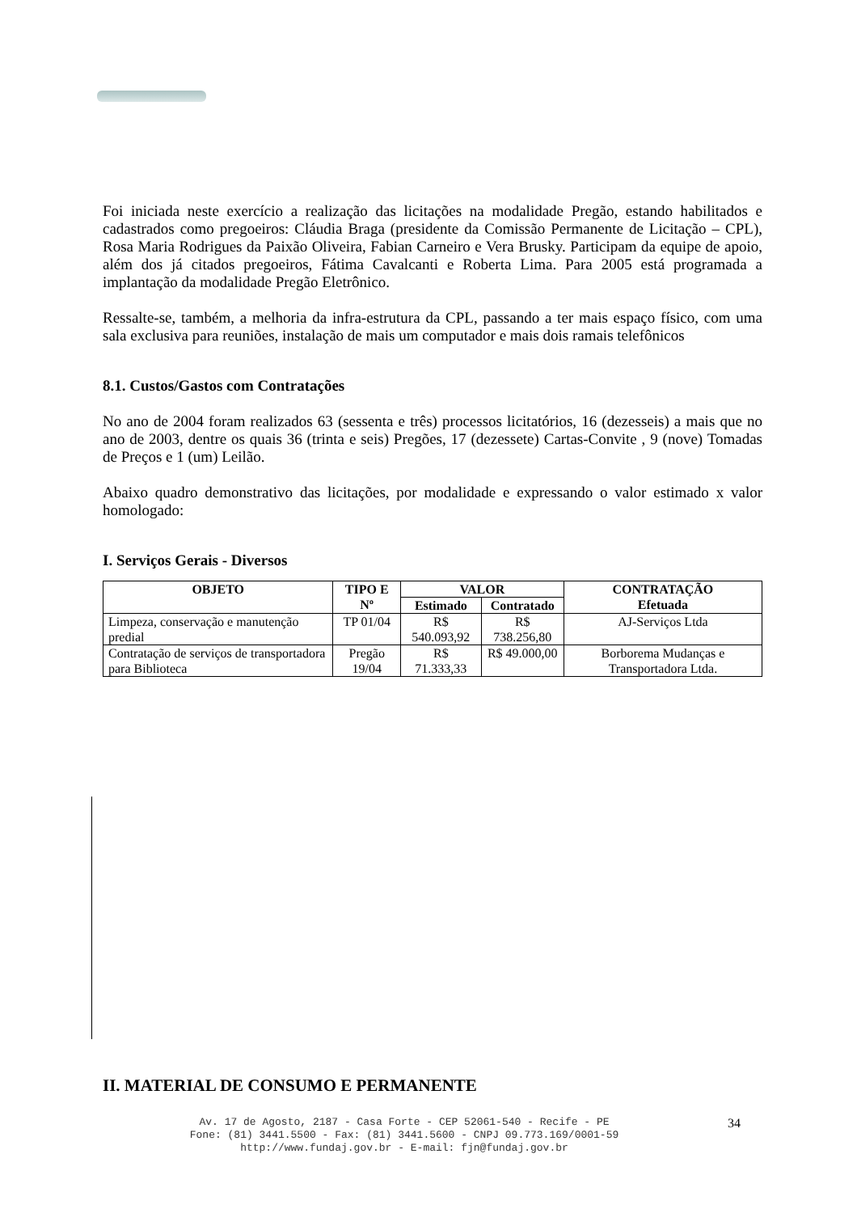Foi iniciada neste exercício a realização das licitações na modalidade Pregão, estando habilitados e cadastrados como pregoeiros: Cláudia Braga (presidente da Comissão Permanente de Licitação – CPL), Rosa Maria Rodrigues da Paixão Oliveira, Fabian Carneiro e Vera Brusky. Participam da equipe de apoio, além dos já citados pregoeiros, Fátima Cavalcanti e Roberta Lima. Para 2005 está programada a implantação da modalidade Pregão Eletrônico.
Ressalte-se, também, a melhoria da infra-estrutura da CPL, passando a ter mais espaço físico, com uma sala exclusiva para reuniões, instalação de mais um computador e mais dois ramais telefônicos
8.1. Custos/Gastos com Contratações
No ano de 2004 foram realizados 63 (sessenta e três) processos licitatórios, 16 (dezesseis) a mais que no ano de 2003, dentre os quais 36 (trinta e seis) Pregões, 17 (dezessete) Cartas-Convite , 9 (nove) Tomadas de Preços e 1 (um) Leilão.
Abaixo quadro demonstrativo das licitações, por modalidade e expressando o valor estimado x valor homologado:
I. Serviços Gerais - Diversos
| OBJETO | TIPO E Nº | VALOR | | CONTRATAÇÃO Efetuada |
| --- | --- | --- | --- | --- |
| | | Estimado | Contratado | |
| Limpeza, conservação e manutenção predial | TP 01/04 | R$ 540.093,92 | R$ 738.256,80 | AJ-Serviços Ltda |
| Contratação de serviços de transportadora para Biblioteca | Pregão 19/04 | R$ 71.333,33 | R$ 49.000,00 | Borborema Mudanças e Transportadora Ltda. |
II. MATERIAL DE CONSUMO E PERMANENTE
Av. 17 de Agosto, 2187 - Casa Forte - CEP 52061-540 - Recife - PE
Fone: (81) 3441.5500 - Fax: (81) 3441.5600 - CNPJ 09.773.169/0001-59
http://www.fundaj.gov.br - E-mail: fjn@fundaj.gov.br
34